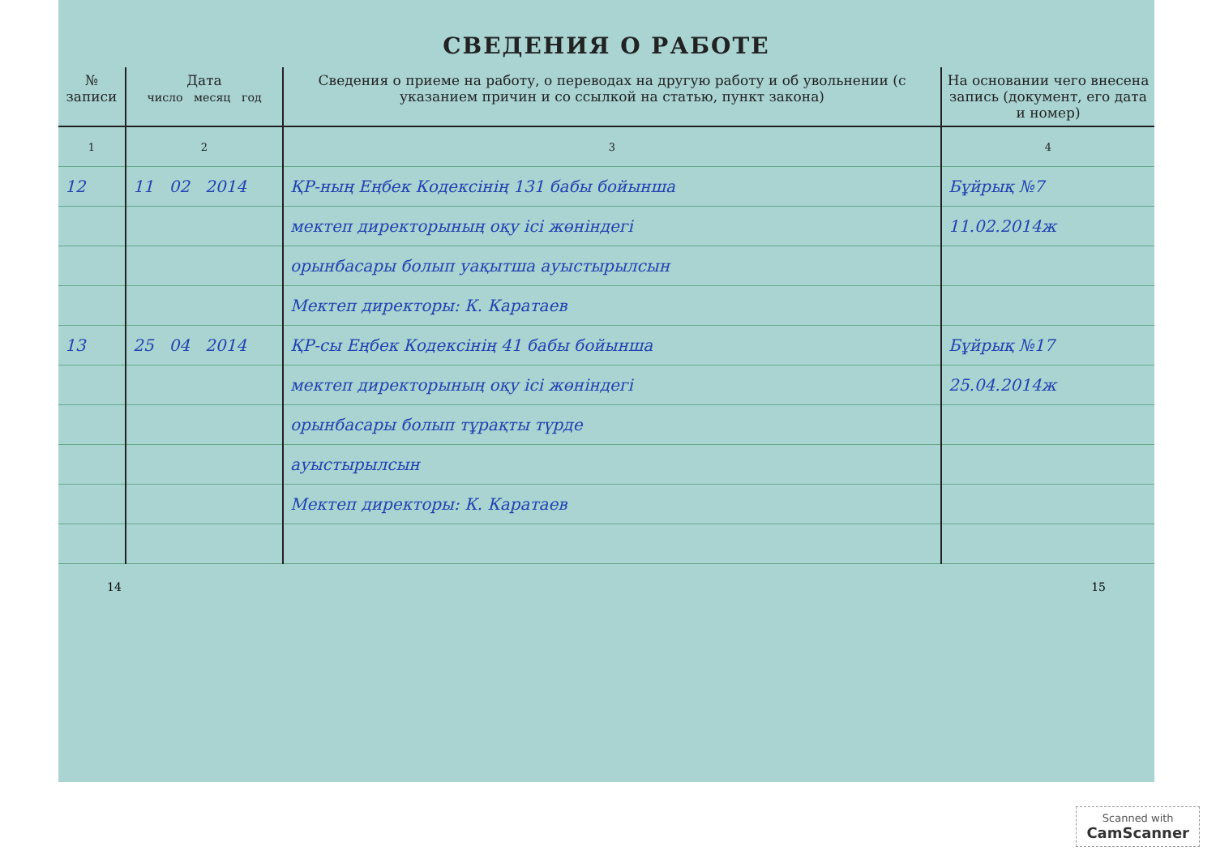СВЕДЕНИЯ О РАБОТЕ
| № записи | Дата число месяц год | Сведения о приеме на работу, о переводах на другую работу и об увольнении (с указанием причин и со ссылкой на статью, пункт закона) | На основании чего внесена запись (документ, его дата и номер) |
| --- | --- | --- | --- |
| 1 | 2 | 3 | 4 |
| 12 | 11 02 2014 | ҚР-ның Еңбек Кодексінің 131 бабы бойынша | Бұйрық №7 |
| | | мектеп директорының оқу ісі жөніндегі | 11.02.2014ж |
| | | орынбасары болып уақытша ауыстырылсын | |
| | | Мектеп директоры: К. Каратаев | |
| 13 | 25 04 2014 | ҚР-сы Еңбек Кодексінің 41 бабы бойынша | Бұйрық №17 |
| | | мектеп директорының оқу ісі жөніндегі | 25.04.2014ж |
| | | орынбасары болып тұрақты түрде | |
| | | ауыстырылсын | |
| | | Мектеп директоры: К. Каратаев | |
14 15
Scanned with
CamScanner